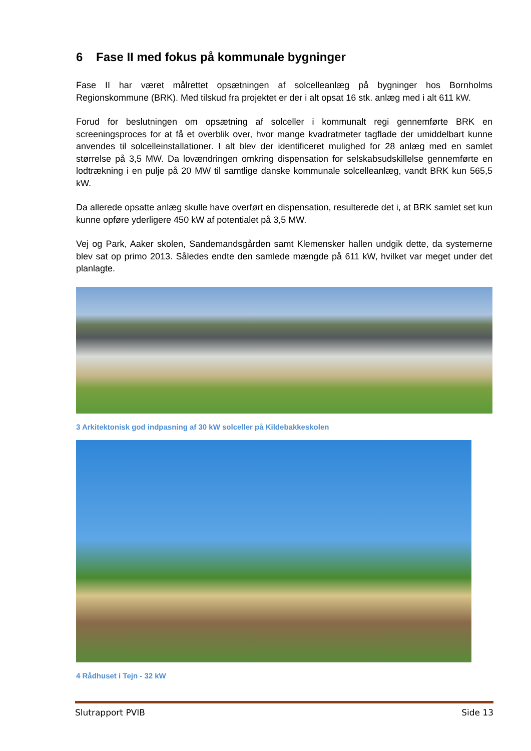6 Fase II med fokus på kommunale bygninger
Fase II har været målrettet opsætningen af solcelleanlæg på bygninger hos Bornholms Regionskommune (BRK). Med tilskud fra projektet er der i alt opsat 16 stk. anlæg med i alt 611 kW.
Forud for beslutningen om opsætning af solceller i kommunalt regi gennemførte BRK en screeningsproces for at få et overblik over, hvor mange kvadratmeter tagflade der umiddelbart kunne anvendes til solcelleinstallationer. I alt blev der identificeret mulighed for 28 anlæg med en samlet størrelse på 3,5 MW. Da lovændringen omkring dispensation for selskabsudskillelse gennemførte en lodtrækning i en pulje på 20 MW til samtlige danske kommunale solcelleanlæg, vandt BRK kun 565,5 kW.
Da allerede opsatte anlæg skulle have overført en dispensation, resulterede det i, at BRK samlet set kun kunne opføre yderligere 450 kW af potentialet på 3,5 MW.
Vej og Park, Aaker skolen, Sandemandsgården samt Klemensker hallen undgik dette, da systemerne blev sat op primo 2013. Således endte den samlede mængde på 611 kW, hvilket var meget under det planlagte.
3 Arkitektonisk god indpasning af 30 kW solceller på Kildebakkeskolen
4 Rådhuset i Tejn - 32 kW
Slutrapport PVIB Side 13